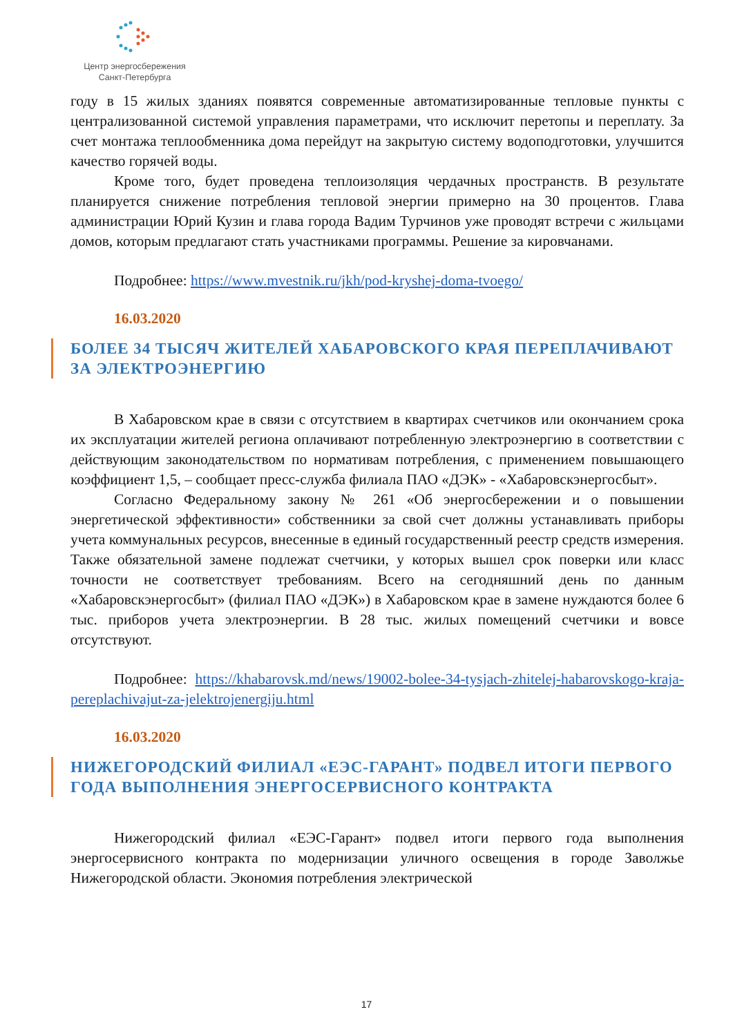Центр энергосбережения
Санкт-Петербурга
году в 15 жилых зданиях появятся современные автоматизированные тепловые пункты с централизованной системой управления параметрами, что исключит перетопы и переплату. За счет монтажа теплообменника дома перейдут на закрытую систему водоподготовки, улучшится качество горячей воды.
Кроме того, будет проведена теплоизоляция чердачных пространств. В результате планируется снижение потребления тепловой энергии примерно на 30 процентов. Глава администрации Юрий Кузин и глава города Вадим Турчинов уже проводят встречи с жильцами домов, которым предлагают стать участниками программы. Решение за кировчанами.
Подробнее: https://www.mvestnik.ru/jkh/pod-kryshej-doma-tvoego/
16.03.2020
БОЛЕЕ 34 ТЫСЯЧ ЖИТЕЛЕЙ ХАБАРОВСКОГО КРАЯ ПЕРЕПЛАЧИВАЮТ ЗА ЭЛЕКТРОЭНЕРГИЮ
В Хабаровском крае в связи с отсутствием в квартирах счетчиков или окончанием срока их эксплуатации жителей региона оплачивают потребленную электроэнергию в соответствии с действующим законодательством по нормативам потребления, с применением повышающего коэффициент 1,5, – сообщает пресс-служба филиала ПАО «ДЭК» - «Хабаровскэнергосбыт».
Согласно Федеральному закону № 261 «Об энергосбережении и о повышении энергетической эффективности» собственники за свой счет должны устанавливать приборы учета коммунальных ресурсов, внесенные в единый государственный реестр средств измерения. Также обязательной замене подлежат счетчики, у которых вышел срок поверки или класс точности не соответствует требованиям. Всего на сегодняшний день по данным «Хабаровскэнергосбыт» (филиал ПАО «ДЭК») в Хабаровском крае в замене нуждаются более 6 тыс. приборов учета электроэнергии. В 28 тыс. жилых помещений счетчики и вовсе отсутствуют.
Подробнее: https://khabarovsk.md/news/19002-bolee-34-tysjach-zhitelej-habarovskogo-kraja-pereplachivajut-za-jelektrojenergiju.html
16.03.2020
НИЖЕГОРОДСКИЙ ФИЛИАЛ «ЕЭС-ГАРАНТ» ПОДВЕЛ ИТОГИ ПЕРВОГО ГОДА ВЫПОЛНЕНИЯ ЭНЕРГОСЕРВИСНОГО КОНТРАКТА
Нижегородский филиал «ЕЭС-Гарант» подвел итоги первого года выполнения энергосервисного контракта по модернизации уличного освещения в городе Заволжье Нижегородской области. Экономия потребления электрической
17